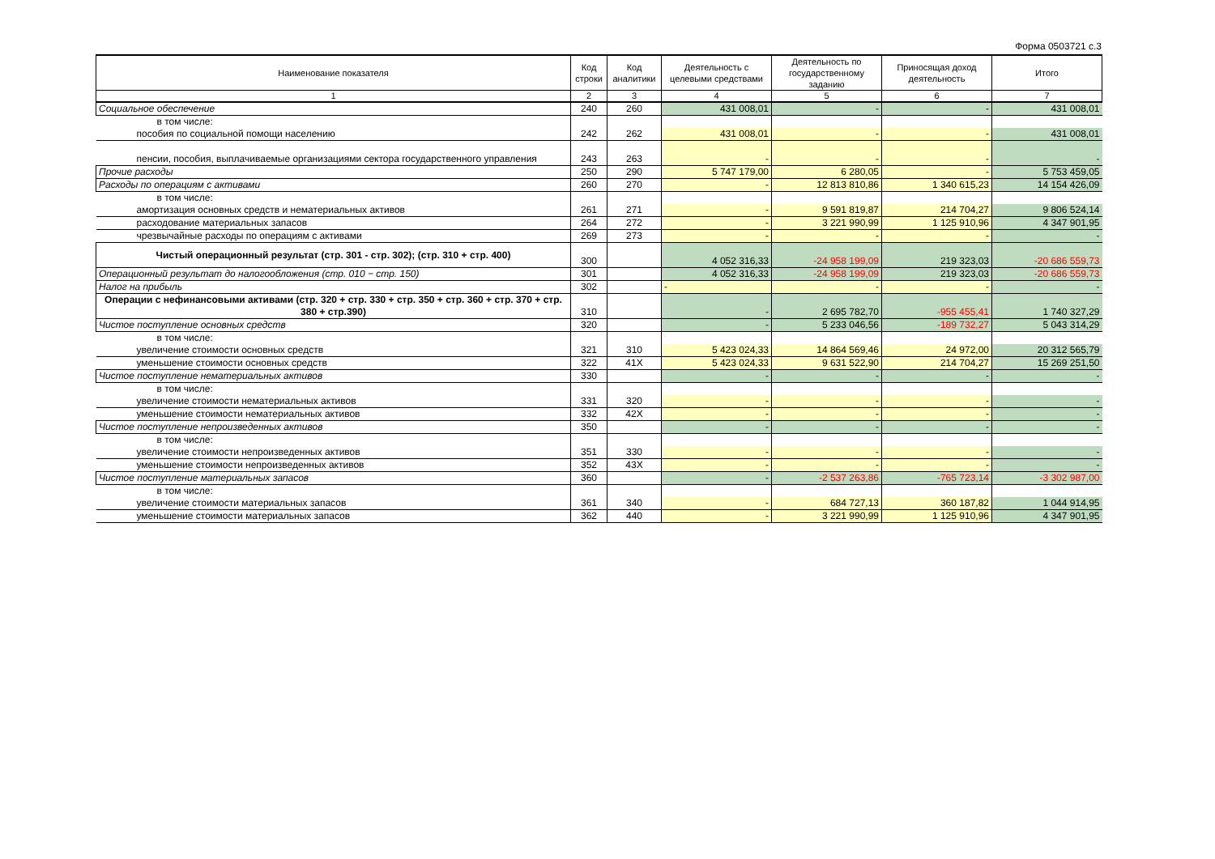Форма 0503721 с.3
| Наименование показателя | Код строки | Код аналитики | Деятельность с целевыми средствами | Деятельность по государственному заданию | Приносящая доход деятельность | Итого |
| --- | --- | --- | --- | --- | --- | --- |
| 1 | 2 | 3 | 4 | 5 | 6 | 7 |
| Социальное обеспечение | 240 | 260 | 431 008,01 | - | - | 431 008,01 |
| в том числе: | | | | | | |
| пособия по социальной помощи населению | 242 | 262 | 431 008,01 | - | - | 431 008,01 |
| пенсии, пособия, выплачиваемые организациями сектора государственного управления | 243 | 263 | - | - | - | - |
| Прочие расходы | 250 | 290 | 5 747 179,00 | 6 280,05 | - | 5 753 459,05 |
| Расходы по операциям с активами | 260 | 270 | - | 12 813 810,86 | 1 340 615,23 | 14 154 426,09 |
| в том числе: | | | | | | |
| амортизация основных средств и нематериальных активов | 261 | 271 | - | 9 591 819,87 | 214 704,27 | 9 806 524,14 |
| расходование материальных запасов | 264 | 272 | - | 3 221 990,99 | 1 125 910,96 | 4 347 901,95 |
| чрезвычайные расходы по операциям с активами | 269 | 273 | - | - | - | - |
| Чистый операционный результат (стр. 301 - стр. 302); (стр. 310 + стр. 400) | 300 | | 4 052 316,33 | -24 958 199,09 | 219 323,03 | -20 686 559,73 |
| Операционный результат до налогообложения (стр. 010 − стр. 150) | 301 | | 4 052 316,33 | -24 958 199,09 | 219 323,03 | -20 686 559,73 |
| Налог на прибыль | 302 | | - | - | - | - |
| Операции с нефинансовыми активами (стр. 320 + стр. 330 + стр. 350 + стр. 360 + стр. 370 + стр. 380 + стр.390) | 310 | | - | 2 695 782,70 | -955 455,41 | 1 740 327,29 |
| Чистое поступление основных средств | 320 | | - | 5 233 046,56 | -189 732,27 | 5 043 314,29 |
| в том числе: | | | | | | |
| увеличение стоимости основных средств | 321 | 310 | 5 423 024,33 | 14 864 569,46 | 24 972,00 | 20 312 565,79 |
| уменьшение стоимости основных средств | 322 | 41X | 5 423 024,33 | 9 631 522,90 | 214 704,27 | 15 269 251,50 |
| Чистое поступление нематериальных активов | 330 | | - | - | - | - |
| в том числе: | | | | | | |
| увеличение стоимости нематериальных активов | 331 | 320 | - | - | - | - |
| уменьшение стоимости нематериальных активов | 332 | 42X | - | - | - | - |
| Чистое поступление непроизведенных активов | 350 | | - | - | - | - |
| в том числе: | | | | | | |
| увеличение стоимости непроизведенных активов | 351 | 330 | - | - | - | - |
| уменьшение стоимости непроизведенных активов | 352 | 43X | - | - | - | - |
| Чистое поступление материальных запасов | 360 | | - | -2 537 263,86 | -765 723,14 | -3 302 987,00 |
| в том числе: | | | | | | |
| увеличение стоимости материальных запасов | 361 | 340 | - | 684 727,13 | 360 187,82 | 1 044 914,95 |
| уменьшение стоимости материальных запасов | 362 | 440 | - | 3 221 990,99 | 1 125 910,96 | 4 347 901,95 |